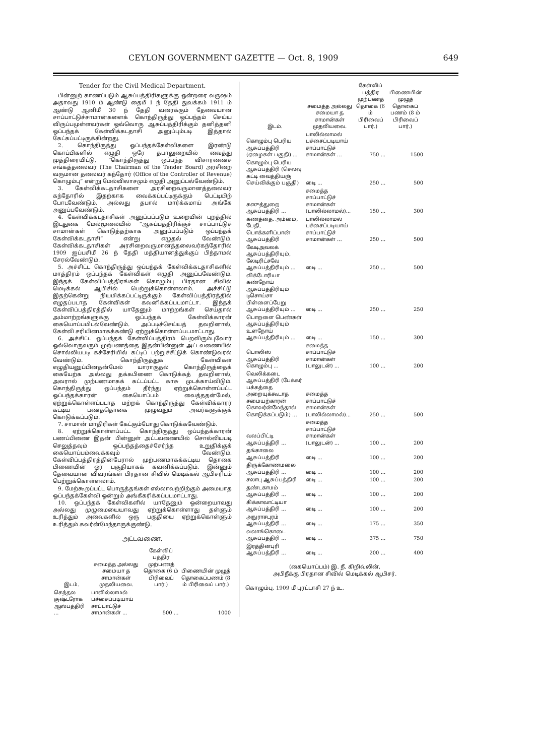CEYLON GOVERNMENT GAZETTE — Oct. 8, 1909 649
Tender for the Civil Medical Department.
பின்னுற் காணப்படும் ஆசுப்பத்திரிகளுக்கு ஒன்றரை வருஷம் அதாவது 1910 ம் ஆண்டு தைமீ 1 ந் தேதி துவக்கம் 1911 ம் ஆண்டு ஆனிமீ 30 ந் தேதி வரைக்கும் தேவையான சாப்பாட்டுச்சாமான்களைக் கொந்திருத்து ஒப்பந்தம் செய்ய விருப்பமுள்ளவர்கள் ஒவ்வொரு ஆசுப்பத்திரிக்கும் தனித்தனி ஒப்பந்தக் கேள்விக்கடதாசி அனுப்பும்படி இத்தால் கேட்கப்பட்டிருக்கின்றது.
2. கொந்திருத்து ஒப்பந்தக்கேள்விகளை இரண்டு கொப்பிகளில் எழுதி ஒரே தபாலுறையில் வைத்து முத்திரையிட்டு, “கொந்திருத்து ஒப்பந்த விசாரணைச் சங்கத்தலைவர் (The Chairman of the Tender Board) அரசிறை வருமான தலைவர் கந்தோர் (Office of the Controller of Revenue) கொழும்பு” என்று மேல்விலாசமும் எழுதி அனுப்பல்வேண்டும்.
3. கேள்விக்கடதாசிகளை அரசிறைவருமானத்தலைவர் கந்தோரில் இதற்காக வைக்கப்பட்டிருக்கும் பெட்டியிற் போடவேண்டும், அல்லது தபால் மார்க்கமாய் அங்கே அனுப்பவேண்டும்.
4. கேள்விக்கடதாசிகள் அனுப்பப்படும் உறையின் புறத்தில் இடதுகை மேல்மூலையில் “ஆசுப்பத்திரிக்குச் சாப்பாட்டுச் சாமான்கள் கொடுத்தற்காக அனுப்பப்படும் ஒப்பந்தக் கேள்விக்கடதாசி” என்று எழுதல் வேண்டும். கேள்விக்கடதாசிகள் அரசிறைவருமானத்தலைவர்கந்தோரில் 1909 ஐப்பசிமீ 26 ந் தேதி மத்தியானத்துக்குப் பிந்தாமல் சேரல்வேண்டும்.
5. அச்சிட்ட கொந்திருத்து ஒப்பந்தக் கேள்விக்கடதாசிகளில் மாத்திரம் ஒப்பந்தக் கேள்விகள் எழுதி அனுப்பவேண்டும். இந்தக் கேள்விப்பத்திரங்கள் கொழும்பு பிரதான சிவில் மெடிக்கல் ஆபிசில் பெற்றுக்கொள்ளலாம். அச்சிட்டு இதற்கென்று நியமிக்கப்பட்டிருக்கும் கேள்விப்பத்திரத்தில் எழுதப்படாத கேள்விகள் கவனிக்கப்படமாட்டா. இந்தக் கேள்விப்பத்திரத்தில் யாதேனும் மாற்றங்கள் செய்தால் அம்மாற்றங்களுக்கு ஒப்பந்தக் கேள்விக்காரன் கையொப்பமிடல்வேண்டும். அப்படிச்செய்யத் தவறினால், கேள்வி சரியினமாகக்கண்டு ஏற்றுக்கொள்ளப்படமாட்டாது.
6. அச்சிட்ட ஒப்பந்தக் கேள்விப்பத்திரம் பெறவிரும்புவோர் ஒவ்வொருவரும் முற்பணத்தை இதன்பின்னுள் அட்டவணையில் சொல்லியபடி கச்சேரியில் கட்டிப் பற்றுச்சீட்டுக் கொண்டுவரல் வேண்டும். கொந்திருத்துக் கேள்விகள் எழுதியனுப்பினதன்மேல் யாராகுதல் கொந்திருத்தைக் கையேற்க அல்லது தக்கபிணை கொடுக்கத் தவறினால், அவரால் முற்பணமாகக் கட்டப்பட்ட காசு முடக்காய்விடும். கொந்திருத்து ஒப்பந்தம் தீர்ந்து ஏற்றுக்கொள்ளப்பட்ட ஒப்பந்தக்காரன் கையொப்பம் வைத்ததன்மேல், ஏற்றுக்கொள்ளப்படாத மற்றக் கொந்திருத்து கேள்விக்காரர் கட்டிய பணத்தொகை முழுவதும் அவர்களுக்குக் கொடுக்கப்படும்.
7. சாமான் மாதிரிகள் கேட்கும்போது கொடுக்கவேண்டும்.
8. ஏற்றுக்கொள்ளப்பட்ட கொந்திருத்து ஒப்பந்தக்காரன் பணப்பிணை இதன் பின்னுள் அட்டவணையில் சொல்லியபடி செலுத்தவும் ஒப்பந்தத்தைச்சேர்ந்த உறுதிக்குக் கையொப்பம்வைக்கவும் வேண்டும். கேள்விப்பத்திரத்தின்பேரால் முற்பணமாகக்கட்டிய தொகை பிணையின் ஓர் பகுதியாகக் கவனிக்கப்படும். இன்னும் தேவையான விவரங்கள் பிரதான சிவில் மெடிக்கல் ஆபிசரிடம் பெற்றுக்கொள்ளலாம்.
9. மேற்கூறப்பட்ட பொருத்தங்கள் எல்லாவற்றிற்கும் அமையாத ஒப்பந்தக்கேள்வி ஒன்றும் அங்கீகரிக்கப்படமாட்டாது.
10. ஒப்பந்தக் கேள்விகளில் யாதேனும் ஒன்றையாவது அல்லது முழுமையையாவது ஏற்றுக்கொள்ளாது தள்ளும் உரித்தும் அவைகளில் ஒரு பகுதியை ஏற்றுக்கொள்ளும் உரித்தும் கவர்ன்மேந்தாருக்குண்டு.
அட்டவணை.
| இடம். | சமைத்த அல்லது சமையா த சாமான்கள் முதலியவை. | கேள்விப் பத்திர முற்பணத் தொகை (6 ம் பிரிவைப் பார்.) | பிணையின் முழுத் தொகைப்பணம் (8 ம் பிரிவைப் பார்.) |
| --- | --- | --- | --- |
| கெந்தல குஷ்டரோக ஆஸ்பத்திரி ... | பாலில்லாமல் பச்சைப்படியாய் சாப்பாட்டுச் சாமான்கள் ... | 500 ... | 1000 |
| இடம். | சமைத்த அல்லது சமையா த சாமான்கள் முதலியவை. | கேள்விப் பத்திர முற்பணத் தொகை (6 ம் பிரிவைப் பார்.) | பிணையின் முழுத் தொகைப் பணம் (8 ம் பிரிவைப் பார்.) |
| --- | --- | --- | --- |
| கொழும்பு பெரிய ஆசுப்பத்திரி (ஏழைகள் பகுதி) ... | பாலில்லாமல் பச்சைப்படியாய் சாப்பாட்டுச் சாமான்கள் ... | 750 ... | 1500 |
| கொழும்பு பெரிய ஆசுப்பத்திரி (செலவு கட்டி வைத்தியஞ் செய்விக்கும் பகுதி) | டிை ... | 250 ... | 500 |
| கஸுத்துறை ஆசுப்பத்திரி ... | சமைத்த சாப்பாட்டுச் சாமான்கள் (பாலில்லாமல்)... | 150 ... | 300 |
| கணத்தை, அம்மை, பேதி, பொக்களிப்பான் ஆசுப்பத்திரி | பாலில்லாமல் பச்சைப்படியாய் சாப்பாட்டுச் சாமான்கள் ... | 250 ... | 500 |
| வேடிஅவலக் ஆசுப்பத்திரியும், லேடிரிட்சவே ஆசுப்பத்திரியும் ... | டிை ... | 250 ... | 500 |
| விக்டோரியா கண்நோய் ஆசுப்பத்திரியும் டிசொய்சா பிள்ளைப்பேறு ஆசுப்பத்திரியும் ... | டிை ... | 250 ... | 250 |
| பொறளை பெண்கள் ஆசுப்பத்திரியும் உளநோய் ஆசுப்பத்திரியும் ... | டிை ... | 150 ... | 300 |
| பொலிஸ் ஆசுப்பத்திரி கொழும்பு ... | சமைத்த சாப்பாட்டுச் சாமான்கள் (பாலுடன்) ... | 100 ... | 200 |
| வெலிக்கடை ஆசுப்பத்திரி (பேக்கர் பக்கத்தை அறையுக்கூடாத சமையற்காரன் கொவர்ன்மேந்தால் கொடுக்கப்படும்) ... | சமைத்த சாப்பாட்டுச் சாமான்கள் (பாலில்லாமல்)... | 250 ... | 500 |
| வலப்பிட்டி ஆசுப்பத்திரி ... | சமைத்த சாப்பாட்டுச் சாமான்கள் (பாலுடன்) ... | 100 ... | 200 |
| தங்காலை ஆசுப்பத்திரி | டிை ... | 100 ... | 200 |
| திருக்கோணமலை ஆசுப்பத்திரி ... | டிை ... | 100 ... | 200 |
| சலாபு ஆசுப்பத்திரி | டிை ... | 100 ... | 200 |
| தண்டகாமம் ஆசுப்பத்திரி ... | டிை ... | 100 ... | 200 |
| கிக்காவாட்டியா ஆசுப்பத்திரி ... | டிை ... | 100 ... | 200 |
| அநுராசபுரம் ஆசுப்பத்திரி ... | டிை ... | 175 ... | 350 |
| வலாங்கொடை ஆசுப்பத்திரி ... | டிை ... | 375 ... | 750 |
| இரத்தினபுரி ஆசுப்பத்திரி ... | டிை ... | 200 ... | 400 |
(கையொப்பம்) இ. நீ. கிறிவ்லின்,
அபிநீக்கு பிரதான சிவில் மெடிக்கல் ஆபிசர்.
கொழும்பு, 1909 மீ புரட்டாசி 27 ந் உ.